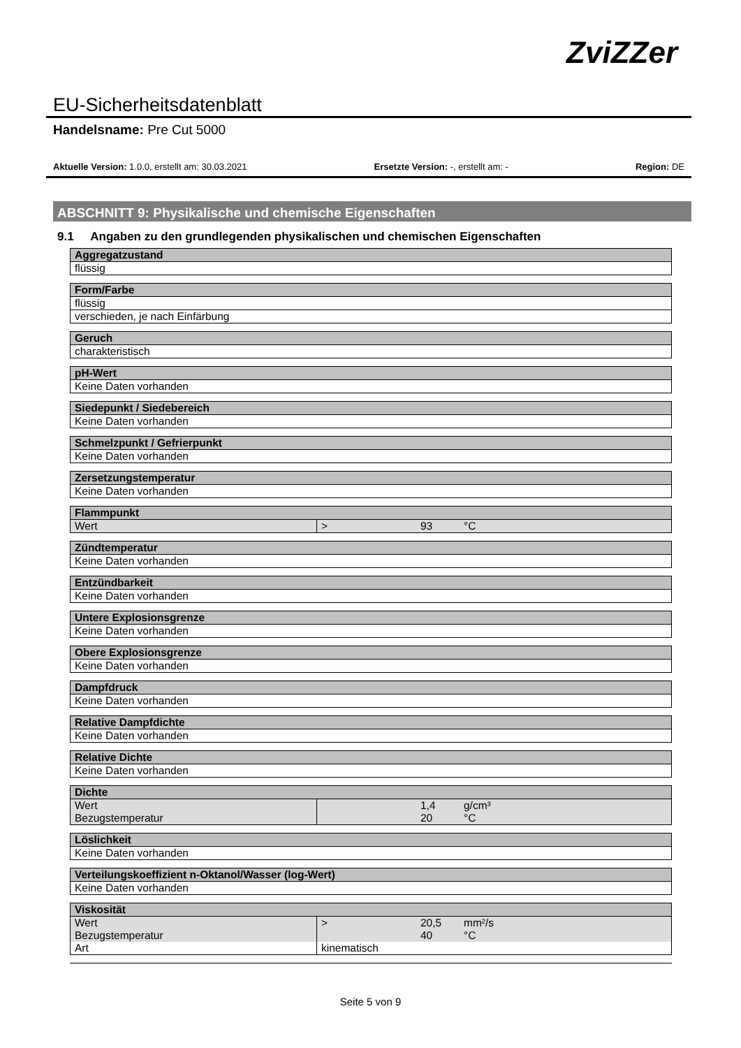ZviZZer
EU-Sicherheitsdatenblatt
Handelsname: Pre Cut 5000
Aktuelle Version: 1.0.0, erstellt am: 30.03.2021 Ersetzte Version: -, erstellt am: - Region: DE
ABSCHNITT 9: Physikalische und chemische Eigenschaften
9.1 Angaben zu den grundlegenden physikalischen und chemischen Eigenschaften
| Aggregatzustand |
| --- |
| flüssig |
| Form/Farbe |
| --- |
| flüssig |
| verschieden, je nach Einfärbung |
| Geruch |
| --- |
| charakteristisch |
| pH-Wert |
| --- |
| Keine Daten vorhanden |
| Siedepunkt / Siedebereich |
| --- |
| Keine Daten vorhanden |
| Schmelzpunkt / Gefrierpunkt |
| --- |
| Keine Daten vorhanden |
| Zersetzungstemperatur |
| --- |
| Keine Daten vorhanden |
| Flammpunkt | | | |
| --- | --- | --- | --- |
| Wert | > | 93 | °C |
| Zündtemperatur |
| --- |
| Keine Daten vorhanden |
| Entzündbarkeit |
| --- |
| Keine Daten vorhanden |
| Untere Explosionsgrenze |
| --- |
| Keine Daten vorhanden |
| Obere Explosionsgrenze |
| --- |
| Keine Daten vorhanden |
| Dampfdruck |
| --- |
| Keine Daten vorhanden |
| Relative Dampfdichte |
| --- |
| Keine Daten vorhanden |
| Relative Dichte |
| --- |
| Keine Daten vorhanden |
| Dichte | | | |
| --- | --- | --- | --- |
| Wert | | 1,4 | g/cm³ |
| Bezugstemperatur | | 20 | °C |
| Löslichkeit |
| --- |
| Keine Daten vorhanden |
| Verteilungskoeffizient n-Oktanol/Wasser (log-Wert) |
| --- |
| Keine Daten vorhanden |
| Viskosität | | | |
| --- | --- | --- | --- |
| Wert | > | 20,5 | mm²/s |
| Bezugstemperatur | | 40 | °C |
| Art | kinematisch | | |
Seite 5 von 9